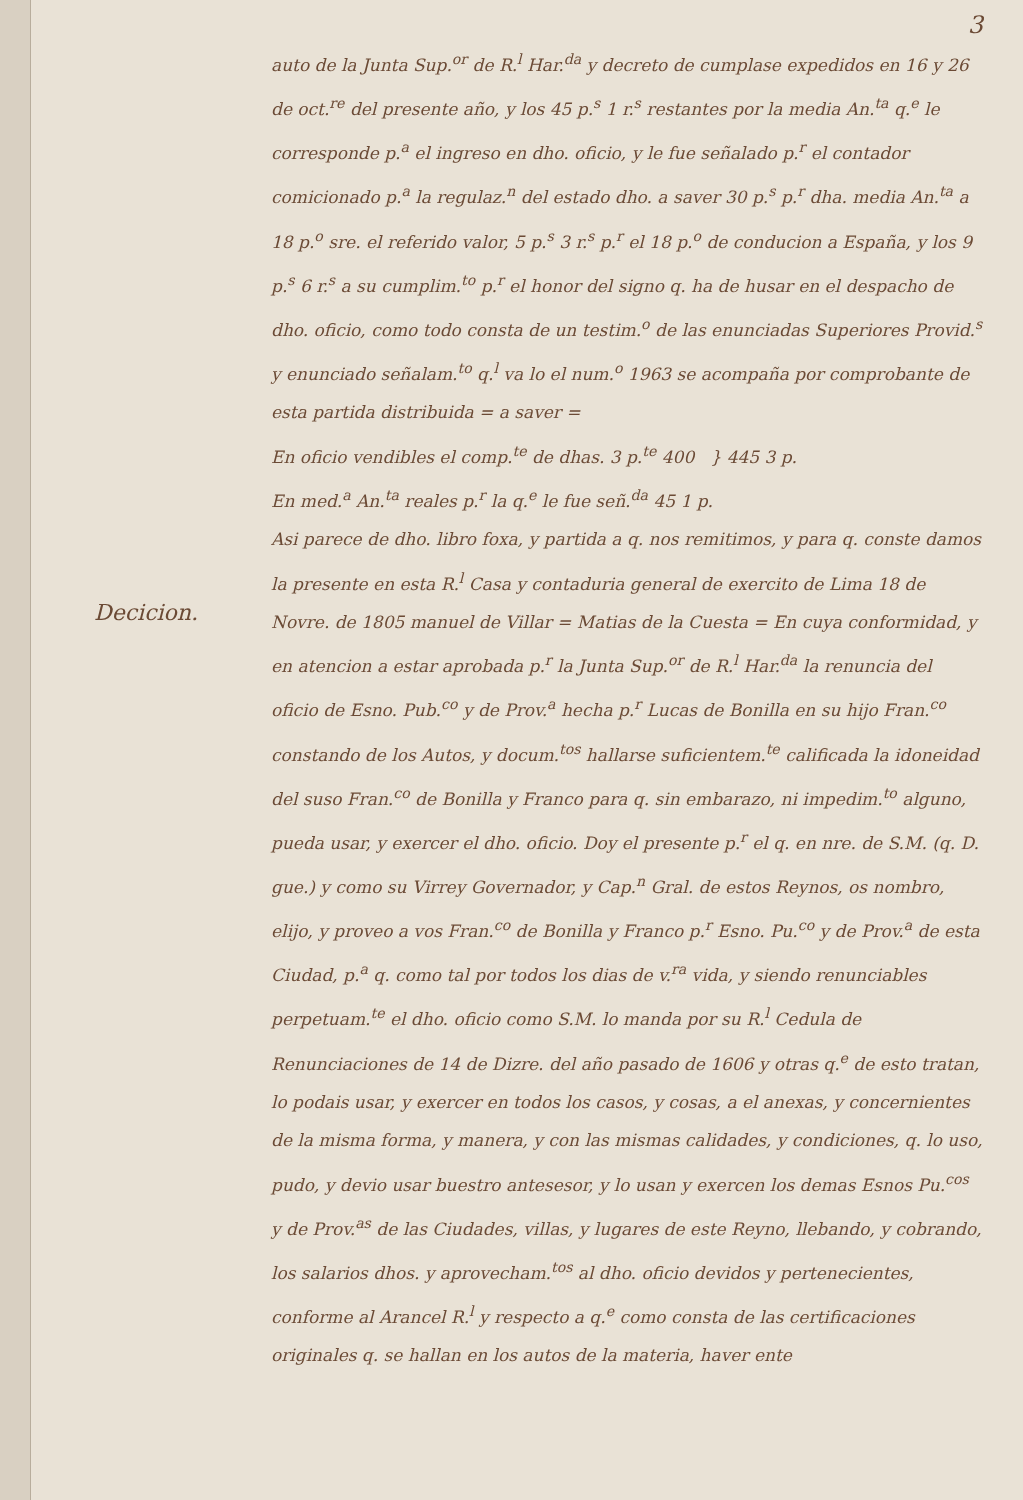Decicion.
3
auto de la Junta Sup.<sup>or</sup> de R.<sup>l</sup> Har.<sup>da</sup> y decreto de cumplase expedidos en 16 y 26 de oct.<sup>re</sup> del presente año, y los 45 p.<sup>s</sup> 1 r.<sup>s</sup> restantes por la media An.<sup>ta</sup> q.<sup>e</sup> le corresponde p.<sup>a</sup> el ingreso en dho. oficio, y le fue señalado p.<sup>r</sup> el contador comicionado p.<sup>a</sup> la regulaz.<sup>n</sup> del estado dho. a saver 30 p.<sup>s</sup> p.<sup>r</sup> dha. media An.<sup>ta</sup> a 18 p.<sup>o</sup> sre. el referido valor, 5 p.<sup>s</sup> 3 r.<sup>s</sup> p.<sup>r</sup> el 18 p.<sup>o</sup> de conducion a España, y los 9 p.<sup>s</sup> 6 r.<sup>s</sup> a su cumplim.<sup>to</sup> p.<sup>r</sup> el honor del signo q. ha de husar en el despacho de dho. oficio, como todo consta de un testim.<sup>o</sup> de las enunciadas Superiores Provid.<sup>s</sup> y enunciado señalam.<sup>to</sup> q.<sup>l</sup> va lo el num.<sup>o</sup> 1963 se acompaña por comprobante de esta partida distribuida = a saver =
En oficio vendibles el comp.<sup>te</sup> de dhas. 3 p.<sup>te</sup> 400 } 445 3 p.
En med.<sup>a</sup> An.<sup>ta</sup> reales p.<sup>r</sup> la q.<sup>e</sup> le fue señ.<sup>da</sup> 45 1 p.
Asi parece de dho. libro foxa, y partida a q. nos remitimos, y para q. conste damos la presente en esta R.<sup>l</sup> Casa y contaduria general de exercito de Lima 18 de Novre. de 1805 manuel de Villar = Matias de la Cuesta = En cuya conformidad, y en atencion a estar aprobada p.<sup>r</sup> la Junta Sup.<sup>or</sup> de R.<sup>l</sup> Har.<sup>da</sup> la renuncia del oficio de Esno. Pub.<sup>co</sup> y de Prov.<sup>a</sup> hecha p.<sup>r</sup> Lucas de Bonilla en su hijo Fran.<sup>co</sup> constando de los Autos, y docum.<sup>tos</sup> hallarse suficientem.<sup>te</sup> calificada la idoneidad del suso Fran.<sup>co</sup> de Bonilla y Franco para q. sin embarazo, ni impedim.<sup>to</sup> alguno, pueda usar, y exercer el dho. oficio. Doy el presente p.<sup>r</sup> el q. en nre. de S.M. (q. D. gue.) y como su Virrey Governador, y Cap.<sup>n</sup> Gral. de estos Reynos, os nombro, elijo, y proveo a vos Fran.<sup>co</sup> de Bonilla y Franco p.<sup>r</sup> Esno. Pu.<sup>co</sup> y de Prov.<sup>a</sup> de esta Ciudad, p.<sup>a</sup> q. como tal por todos los dias de v.<sup>ra</sup> vida, y siendo renunciables perpetuam.<sup>te</sup> el dho. oficio como S.M. lo manda por su R.<sup>l</sup> Cedula de Renunciaciones de 14 de Dizre. del año pasado de 1606 y otras q.<sup>e</sup> de esto tratan, lo podais usar, y exercer en todos los casos, y cosas, a el anexas, y concernientes de la misma forma, y manera, y con las mismas calidades, y condiciones, q. lo uso, pudo, y devio usar buestro antesesor, y lo usan y exercen los demas Esnos Pu.<sup>cos</sup> y de Prov.<sup>as</sup> de las Ciudades, villas, y lugares de este Reyno, llebando, y cobrando, los salarios dhos. y aprovecham.<sup>tos</sup> al dho. oficio devidos y pertenecientes, conforme al Arancel R.<sup>l</sup> y respecto a q.<sup>e</sup> como consta de las certificaciones originales q. se hallan en los autos de la materia, haver ente